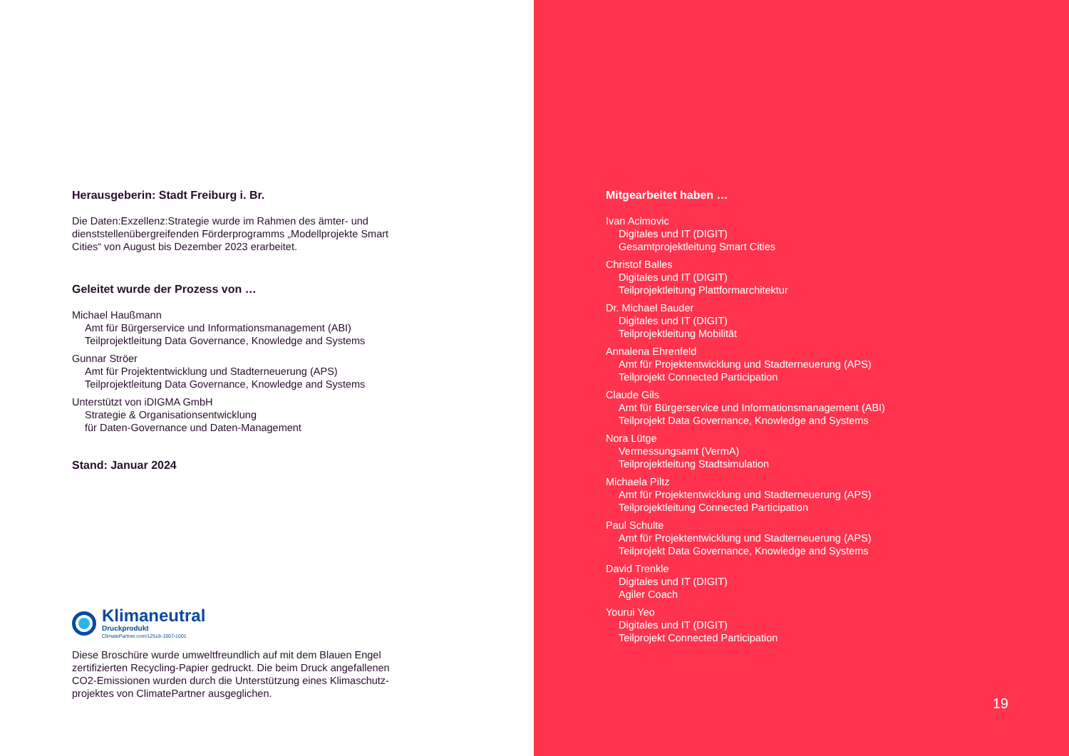Herausgeberin: Stadt Freiburg i. Br.
Die Daten:Exzellenz:Strategie wurde im Rahmen des ämter- und dienststellenübergreifenden Förderprogramms „Modellprojekte Smart Cities“ von August bis Dezember 2023 erarbeitet.
Geleitet wurde der Prozess von …
Michael Haußmann
Amt für Bürgerservice und Informationsmanagement (ABI)
Teilprojektleitung Data Governance, Knowledge and Systems
Gunnar Ströer
Amt für Projektentwicklung und Stadterneuerung (APS)
Teilprojektleitung Data Governance, Knowledge and Systems
Unterstützt von iDIGMA GmbH
Strategie & Organisationsentwicklung
für Daten-Governance und Daten-Management
Stand: Januar 2024
Klimaneutral
Druckprodukt
ClimatePartner.com/12518-1907-1001
Diese Broschüre wurde umweltfreundlich auf mit dem Blauen Engel zertifizierten Recycling-Papier gedruckt. Die beim Druck angefallenen CO2-Emissionen wurden durch die Unterstützung eines Klimaschutz-projektes von ClimatePartner ausgeglichen.
Mitgearbeitet haben …
Ivan Acimovic
Digitales und IT (DIGIT)
Gesamtprojektleitung Smart Cities
Christof Balles
Digitales und IT (DIGIT)
Teilprojektleitung Plattformarchitektur
Dr. Michael Bauder
Digitales und IT (DIGIT)
Teilprojektleitung Mobilität
Annalena Ehrenfeld
Amt für Projektentwicklung und Stadterneuerung (APS)
Teilprojekt Connected Participation
Claude Gils
Amt für Bürgerservice und Informationsmanagement (ABI)
Teilprojekt Data Governance, Knowledge and Systems
Nora Lütge
Vermessungsamt (VermA)
Teilprojektleitung Stadtsimulation
Michaela Piltz
Amt für Projektentwicklung und Stadterneuerung (APS)
Teilprojektleitung Connected Participation
Paul Schulte
Amt für Projektentwicklung und Stadterneuerung (APS)
Teilprojekt Data Governance, Knowledge and Systems
David Trenkle
Digitales und IT (DIGIT)
Agiler Coach
Yourui Yeo
Digitales und IT (DIGIT)
Teilprojekt Connected Participation
19